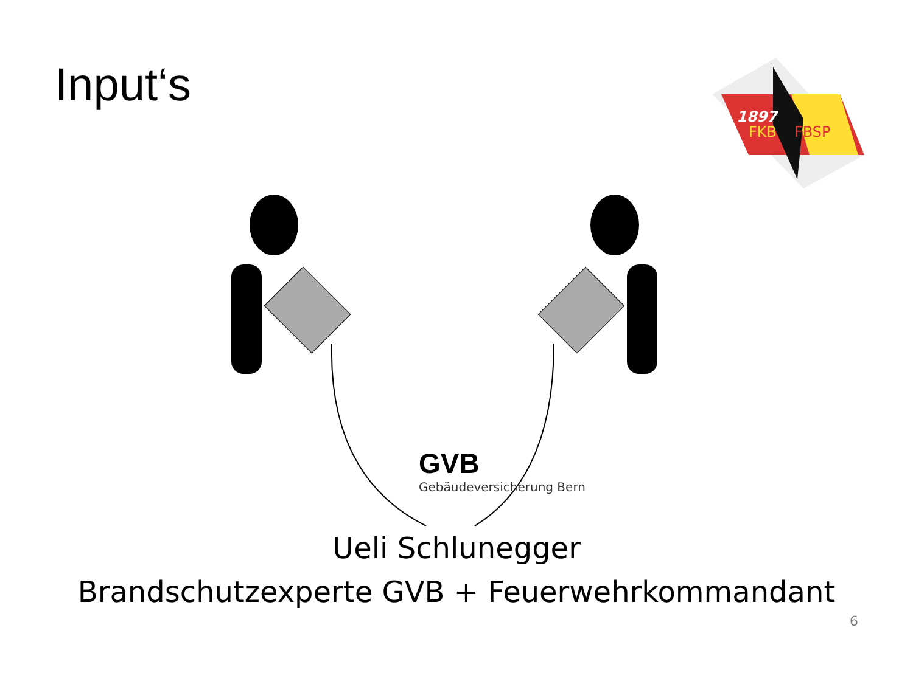Input‘s
1897
FKB
FBSP
GVB
Gebäudeversicherung Bern
Ueli Schlunegger
Brandschutzexperte GVB + Feuerwehrkommandant
6